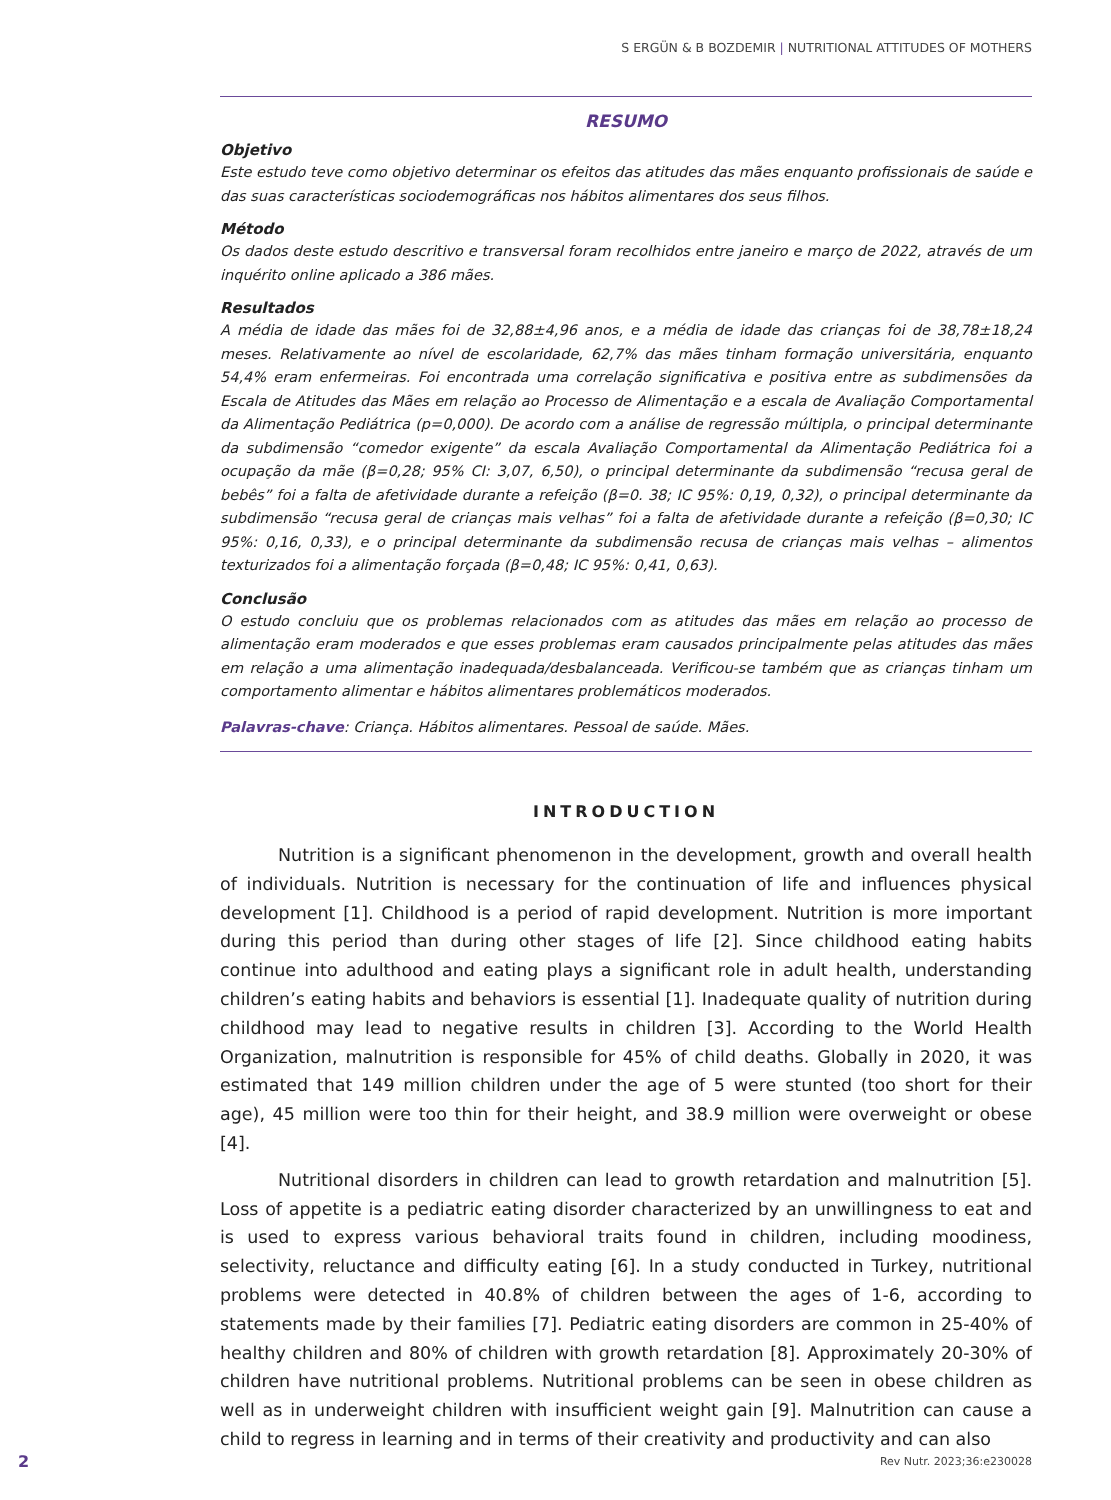S ERGÜN & B BOZDEMIR | NUTRITIONAL ATTITUDES OF MOTHERS
RESUMO
Objetivo
Este estudo teve como objetivo determinar os efeitos das atitudes das mães enquanto profissionais de saúde e das suas características sociodemográficas nos hábitos alimentares dos seus filhos.
Método
Os dados deste estudo descritivo e transversal foram recolhidos entre janeiro e março de 2022, através de um inquérito online aplicado a 386 mães.
Resultados
A média de idade das mães foi de 32,88±4,96 anos, e a média de idade das crianças foi de 38,78±18,24 meses. Relativamente ao nível de escolaridade, 62,7% das mães tinham formação universitária, enquanto 54,4% eram enfermeiras. Foi encontrada uma correlação significativa e positiva entre as subdimensões da Escala de Atitudes das Mães em relação ao Processo de Alimentação e a escala de Avaliação Comportamental da Alimentação Pediátrica (p=0,000). De acordo com a análise de regressão múltipla, o principal determinante da subdimensão “comedor exigente” da escala Avaliação Comportamental da Alimentação Pediátrica foi a ocupação da mãe (β=0,28; 95% CI: 3,07, 6,50), o principal determinante da subdimensão “recusa geral de bebês” foi a falta de afetividade durante a refeição (β=0. 38; IC 95%: 0,19, 0,32), o principal determinante da subdimensão “recusa geral de crianças mais velhas” foi a falta de afetividade durante a refeição (β=0,30; IC 95%: 0,16, 0,33), e o principal determinante da subdimensão recusa de crianças mais velhas – alimentos texturizados foi a alimentação forçada (β=0,48; IC 95%: 0,41, 0,63).
Conclusão
O estudo concluiu que os problemas relacionados com as atitudes das mães em relação ao processo de alimentação eram moderados e que esses problemas eram causados principalmente pelas atitudes das mães em relação a uma alimentação inadequada/desbalanceada. Verificou-se também que as crianças tinham um comportamento alimentar e hábitos alimentares problemáticos moderados.
Palavras-chave: Criança. Hábitos alimentares. Pessoal de saúde. Mães.
INTRODUCTION
Nutrition is a significant phenomenon in the development, growth and overall health of individuals. Nutrition is necessary for the continuation of life and influences physical development [1]. Childhood is a period of rapid development. Nutrition is more important during this period than during other stages of life [2]. Since childhood eating habits continue into adulthood and eating plays a significant role in adult health, understanding children’s eating habits and behaviors is essential [1]. Inadequate quality of nutrition during childhood may lead to negative results in children [3]. According to the World Health Organization, malnutrition is responsible for 45% of child deaths. Globally in 2020, it was estimated that 149 million children under the age of 5 were stunted (too short for their age), 45 million were too thin for their height, and 38.9 million were overweight or obese [4].
Nutritional disorders in children can lead to growth retardation and malnutrition [5]. Loss of appetite is a pediatric eating disorder characterized by an unwillingness to eat and is used to express various behavioral traits found in children, including moodiness, selectivity, reluctance and difficulty eating [6]. In a study conducted in Turkey, nutritional problems were detected in 40.8% of children between the ages of 1-6, according to statements made by their families [7]. Pediatric eating disorders are common in 25-40% of healthy children and 80% of children with growth retardation [8]. Approximately 20-30% of children have nutritional problems. Nutritional problems can be seen in obese children as well as in underweight children with insufficient weight gain [9]. Malnutrition can cause a child to regress in learning and in terms of their creativity and productivity and can also
2 Rev Nutr. 2023;36:e230028